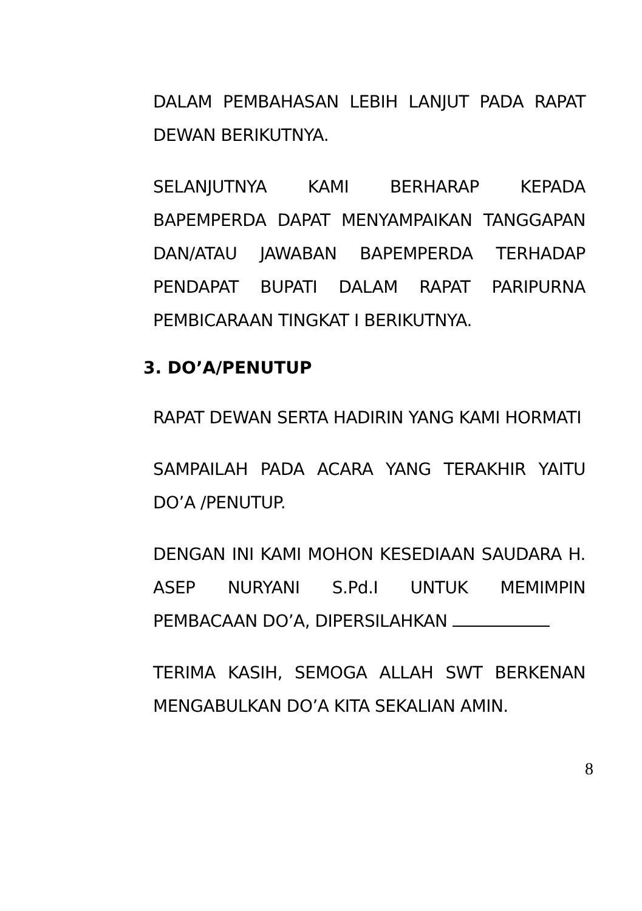DALAM PEMBAHASAN LEBIH LANJUT PADA RAPAT DEWAN BERIKUTNYA.
SELANJUTNYA KAMI BERHARAP KEPADA BAPEMPERDA DAPAT MENYAMPAIKAN TANGGAPAN DAN/ATAU JAWABAN BAPEMPERDA TERHADAP PENDAPAT BUPATI DALAM RAPAT PARIPURNA PEMBICARAAN TINGKAT I BERIKUTNYA.
3. DO’A/PENUTUP
RAPAT DEWAN SERTA HADIRIN YANG KAMI HORMATI
SAMPAILAH PADA ACARA YANG TERAKHIR YAITU DO’A /PENUTUP.
DENGAN INI KAMI MOHON KESEDIAAN SAUDARA H. ASEP NURYANI S.Pd.I UNTUK MEMIMPIN PEMBACAAN DO’A, DIPERSILAHKAN
TERIMA KASIH, SEMOGA ALLAH SWT BERKENAN MENGABULKAN DO’A KITA SEKALIAN AMIN.
8